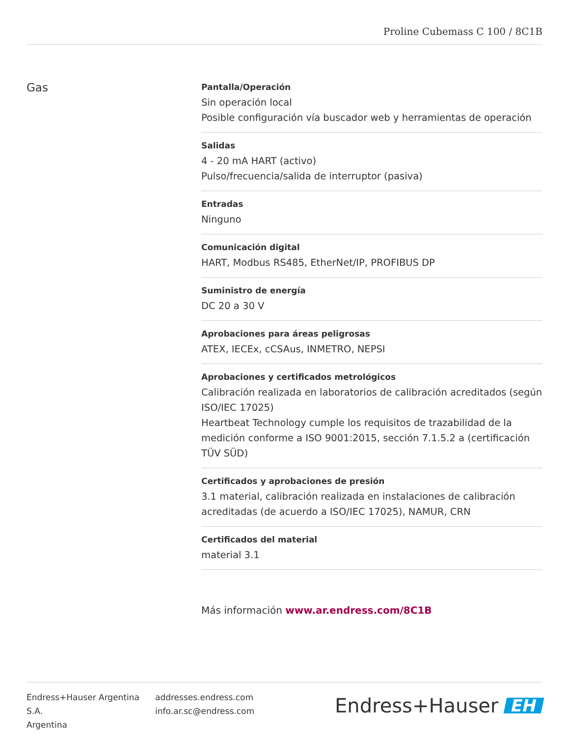Proline Cubemass C 100 / 8C1B
Gas
Pantalla/Operación
Sin operación local
Posible configuración vía buscador web y herramientas de operación
Salidas
4 ‑ 20 mA HART (activo)
Pulso/frecuencia/salida de interruptor (pasiva)
Entradas
Ninguno
Comunicación digital
HART, Modbus RS485, EtherNet/IP, PROFIBUS DP
Suministro de energía
DC 20 a 30 V
Aprobaciones para áreas peligrosas
ATEX, IECEx, cCSAus, INMETRO, NEPSI
Aprobaciones y certificados metrológicos
Calibración realizada en laboratorios de calibración acreditados (según ISO/IEC 17025)
Heartbeat Technology cumple los requisitos de trazabilidad de la medición conforme a ISO 9001:2015, sección 7.1.5.2 a (certificación TÜV SÜD)
Certificados y aprobaciones de presión
3.1 material, calibración realizada en instalaciones de calibración acreditadas (de acuerdo a ISO/IEC 17025), NAMUR, CRN
Certificados del material
material 3.1
Más información www.ar.endress.com/8C1B
Endress+Hauser Argentina S.A.
Argentina
addresses.endress.com
info.ar.sc@endress.com
Endress+Hauser EH